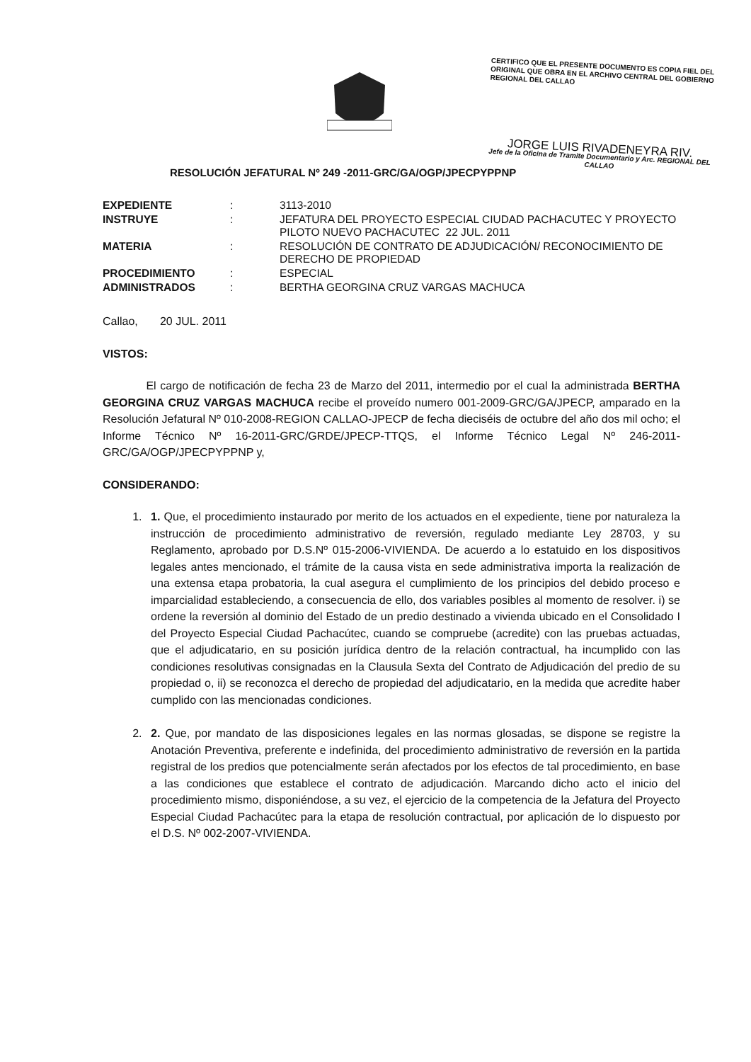CERTIFICO QUE EL PRESENTE DOCUMENTO ES COPIA FIEL DEL ORIGINAL QUE OBRA EN EL ARCHIVO CENTRAL DEL GOBIERNO REGIONAL DEL CALLAO
JORGE LUIS RIVADENEYRA RIV.
Jefe de la Oficina de Tramite Documentario y Arc. REGIONAL DEL CALLAO
RESOLUCIÓN JEFATURAL Nº 249 -2011-GRC/GA/OGP/JPECPYPPNP
| EXPEDIENTE | : | 3113-2010 |
| INSTRUYE | : | JEFATURA DEL PROYECTO ESPECIAL CIUDAD PACHACUTEC Y PROYECTO PILOTO NUEVO PACHACUTEC 22 JUL. 2011 |
| MATERIA | : | RESOLUCIÓN DE CONTRATO DE ADJUDICACIÓN/ RECONOCIMIENTO DE DERECHO DE PROPIEDAD |
| PROCEDIMIENTO | : | ESPECIAL |
| ADMINISTRADOS | : | BERTHA GEORGINA CRUZ VARGAS MACHUCA |
Callao, 20 JUL. 2011
VISTOS:
El cargo de notificación de fecha 23 de Marzo del 2011, intermedio por el cual la administrada BERTHA GEORGINA CRUZ VARGAS MACHUCA recibe el proveído numero 001-2009-GRC/GA/JPECP, amparado en la Resolución Jefatural Nº 010-2008-REGION CALLAO-JPECP de fecha dieciséis de octubre del año dos mil ocho; el Informe Técnico Nº 16-2011-GRC/GRDE/JPECP-TTQS, el Informe Técnico Legal Nº 246-2011-GRC/GA/OGP/JPECPYPPNP y,
CONSIDERANDO:
1. 1. Que, el procedimiento instaurado por merito de los actuados en el expediente, tiene por naturaleza la instrucción de procedimiento administrativo de reversión, regulado mediante Ley 28703, y su Reglamento, aprobado por D.S.Nº 015-2006-VIVIENDA. De acuerdo a lo estatuido en los dispositivos legales antes mencionado, el trámite de la causa vista en sede administrativa importa la realización de una extensa etapa probatoria, la cual asegura el cumplimiento de los principios del debido proceso e imparcialidad estableciendo, a consecuencia de ello, dos variables posibles al momento de resolver. i) se ordene la reversión al dominio del Estado de un predio destinado a vivienda ubicado en el Consolidado I del Proyecto Especial Ciudad Pachacútec, cuando se compruebe (acredite) con las pruebas actuadas, que el adjudicatario, en su posición jurídica dentro de la relación contractual, ha incumplido con las condiciones resolutivas consignadas en la Clausula Sexta del Contrato de Adjudicación del predio de su propiedad o, ii) se reconozca el derecho de propiedad del adjudicatario, en la medida que acredite haber cumplido con las mencionadas condiciones.
2. 2. Que, por mandato de las disposiciones legales en las normas glosadas, se dispone se registre la Anotación Preventiva, preferente e indefinida, del procedimiento administrativo de reversión en la partida registral de los predios que potencialmente serán afectados por los efectos de tal procedimiento, en base a las condiciones que establece el contrato de adjudicación. Marcando dicho acto el inicio del procedimiento mismo, disponiéndose, a su vez, el ejercicio de la competencia de la Jefatura del Proyecto Especial Ciudad Pachacútec para la etapa de resolución contractual, por aplicación de lo dispuesto por el D.S. Nº 002-2007-VIVIENDA.